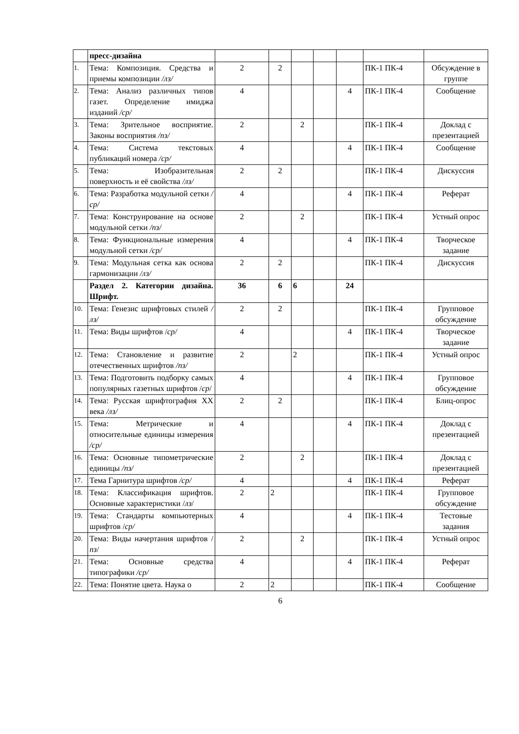| | пресс-дизайна | | | | | | | |
| 1. | Тема: Композиция. Средства и приемы композиции /лз/ | 2 | 2 | | | | ПК-1 ПК-4 | Обсуждение в группе |
| 2. | Тема: Анализ различных типов газет. Определение имиджа изданий /ср/ | 4 | | | | 4 | ПК-1 ПК-4 | Сообщение |
| 3. | Тема: Зрительное восприятие. Законы восприятия /пз/ | 2 | | 2 | | | ПК-1 ПК-4 | Доклад с презентацией |
| 4. | Тема: Система текстовых публикаций номера /ср/ | 4 | | | | 4 | ПК-1 ПК-4 | Сообщение |
| 5. | Тема: Изобразительная поверхность и её свойства /лз/ | 2 | 2 | | | | ПК-1 ПК-4 | Дискуссия |
| 6. | Тема: Разработка модульной сетки / ср/ | 4 | | | | 4 | ПК-1 ПК-4 | Реферат |
| 7. | Тема: Конструирование на основе модульной сетки /пз/ | 2 | | 2 | | | ПК-1 ПК-4 | Устный опрос |
| 8. | Тема: Функциональные измерения модульной сетки /ср/ | 4 | | | | 4 | ПК-1 ПК-4 | Творческое задание |
| 9. | Тема: Модульная сетка как основа гармонизации /лз/ | 2 | 2 | | | | ПК-1 ПК-4 | Дискуссия |
| | Раздел 2. Категории дизайна. Шрифт. | 36 | 6 | 6 | | 24 | | |
| 10. | Тема: Генезис шрифтовых стилей /лз/ | 2 | 2 | | | | ПК-1 ПК-4 | Групповое обсуждение |
| 11. | Тема: Виды шрифтов / ср/ | 4 | | | | 4 | ПК-1 ПК-4 | Творческое задание |
| 12. | Тема: Становление и развитие отечественных шрифтов /пз/ | 2 | | 2 | | | ПК-1 ПК-4 | Устный опрос |
| 13. | Тема: Подготовить подборку самых популярных газетных шрифтов / ср / | 4 | | | | 4 | ПК-1 ПК-4 | Групповое обсуждение |
| 14. | Тема: Русская шрифтография XX века /лз/ | 2 | 2 | | | | ПК-1 ПК-4 | Блиц-опрос |
| 15. | Тема: Метрические и относительные единицы измерения /ср/ | 4 | | | | 4 | ПК-1 ПК-4 | Доклад с презентацией |
| 16. | Тема: Основные типометрические единицы /пз/ | 2 | | 2 | | | ПК-1 ПК-4 | Доклад с презентацией |
| 17. | Тема Гарнитура шрифтов /ср/ | 4 | | | | 4 | ПК-1 ПК-4 | Реферат |
| 18. | Тема: Классификация шрифтов. Основные характеристики / лз / | 2 | 2 | | | | ПК-1 ПК-4 | Групповое обсуждение |
| 19. | Тема: Стандарты компьютерных шрифтов / ср/ | 4 | | | | 4 | ПК-1 ПК-4 | Тестовые задания |
| 20. | Тема: Виды начертания шрифтов / пз / | 2 | | 2 | | | ПК-1 ПК-4 | Устный опрос |
| 21. | Тема: Основные средства типографики /ср/ | 4 | | | | 4 | ПК-1 ПК-4 | Реферат |
| 22. | Тема: Понятие цвета. Наука о | 2 | 2 | | | | ПК-1 ПК-4 | Сообщение |
6